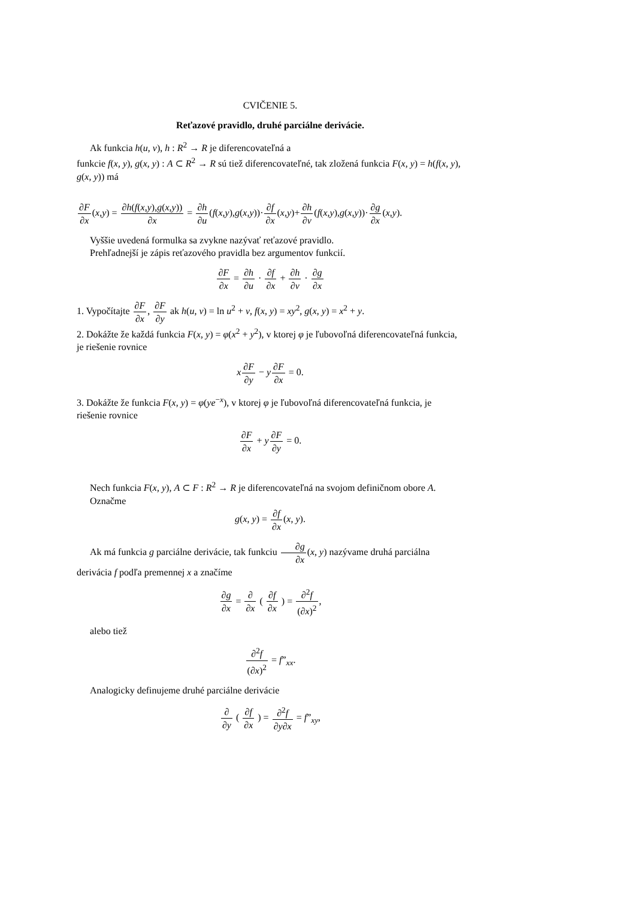CVIČENIE 5.
Reťazové pravidlo, druhé parciálne derivácie.
Ak funkcia h(u, v), h : R<sup>2</sup> → R je diferencovateľná a
funkcie f(x, y), g(x, y) : A ⊂ R<sup>2</sup> → R sú tiež diferencovateľné, tak zložená funkcia F(x, y) = h(f(x, y), g(x, y)) má
∂F ∂x(x,y) = ∂h(f(x,y),g(x,y)) ∂x = ∂h ∂u(f(x,y),g(x,y))·∂f ∂x(x,y)+∂h ∂v(f(x,y),g(x,y))·∂g ∂x(x,y).
Vyššie uvedená formulka sa zvykne nazývať reťazové pravidlo.
Prehľadnejší je zápis reťazového pravidla bez argumentov funkcií.
∂F ∂x = ∂h ∂u · ∂f ∂x + ∂h ∂v · ∂g ∂x
1. Vypočítajte ∂F ∂x, ∂F ∂y ak h(u, v) = ln u<sup>2</sup> + v, f(x, y) = xy<sup>2</sup>, g(x, y) = x<sup>2</sup> + y.
2. Dokážte že každá funkcia F(x, y) = φ(x<sup>2</sup> + y<sup>2</sup>), v ktorej φ je ľubovoľná diferencovateľná funkcia, je riešenie rovnice
x∂F ∂y − y∂F ∂x = 0.
3. Dokážte že funkcia F(x, y) = φ(ye<sup>−x</sup>), v ktorej φ je ľubovoľná diferencovateľná funkcia, je riešenie rovnice
∂F ∂x + y∂F ∂y = 0.
Nech funkcia F(x, y), A ⊂ F : R<sup>2</sup> → R je diferencovateľná na svojom definičnom obore A.
Označme
g(x, y) = ∂f ∂x(x, y).
Ak má funkcia g parciálne derivácie, tak funkciu ∂g ∂x(x, y) nazývame druhá parciálna derivácia f podľa premennej x a značíme
∂g ∂x = ∂ ∂x ( ∂f ∂x ) = ∂<sup>2</sup>f (∂x)<sup>2</sup>,
alebo tiež
∂<sup>2</sup>f (∂x)<sup>2</sup> = f”<sub>xx</sub>.
Analogicky definujeme druhé parciálne derivácie
∂ ∂y ( ∂f ∂x ) = ∂<sup>2</sup>f ∂y∂x = f”<sub>xy</sub>,